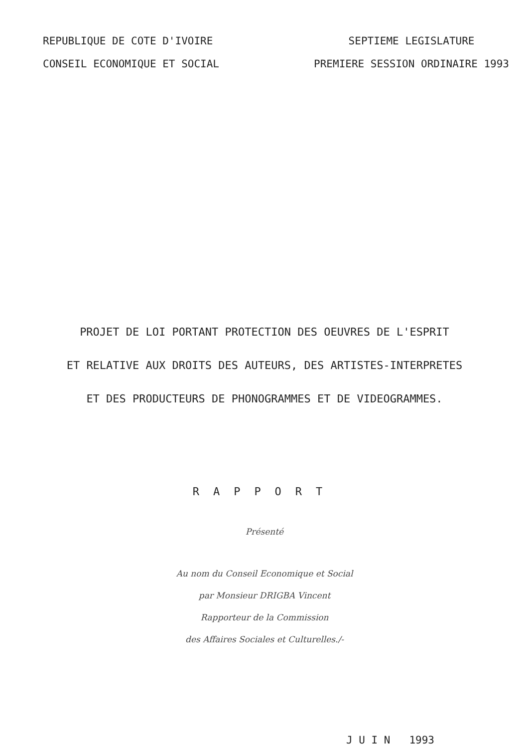REPUBLIQUE DE COTE D'IVOIRE
CONSEIL ECONOMIQUE ET SOCIAL
SEPTIEME LEGISLATURE
PREMIERE SESSION ORDINAIRE 1993
PROJET DE LOI PORTANT PROTECTION DES OEUVRES DE L'ESPRIT
ET RELATIVE AUX DROITS DES AUTEURS, DES ARTISTES-INTERPRETES
ET DES PRODUCTEURS DE PHONOGRAMMES ET DE VIDEOGRAMMES.
RAPPORT
Présenté
Au nom du Conseil Economique et Social
par Monsieur DRIGBA Vincent
Rapporteur de la Commission
des Affaires Sociales et Culturelles./-
J U I N 1993